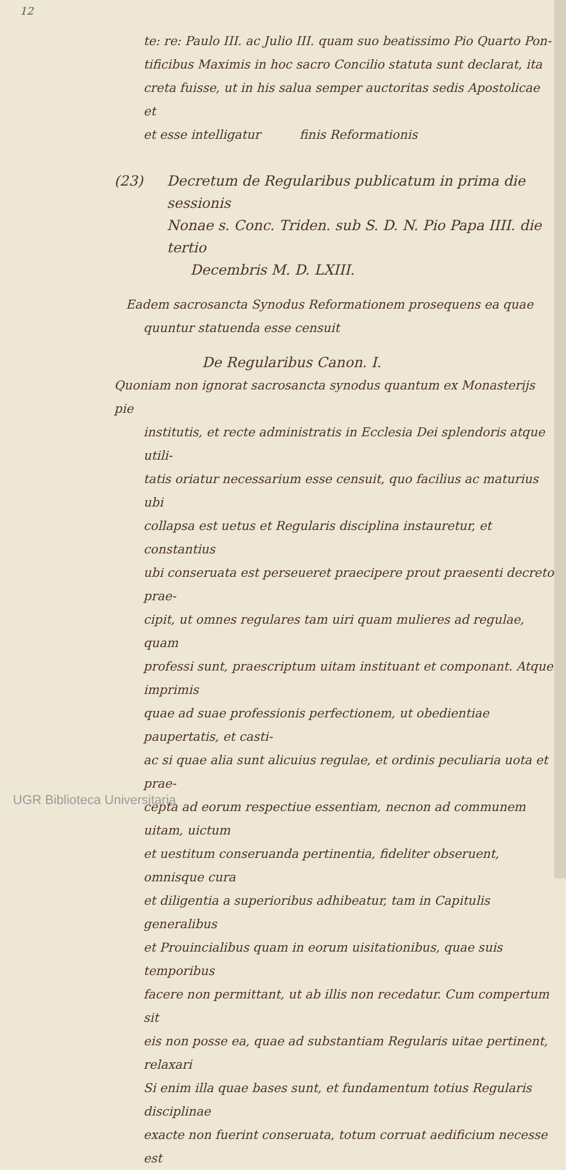12
te: re: Paulo III. ac Julio III. quam suo beatissimo Pio Quarto Pon-
tificibus Maximis in hoc sacro Concilio statuta sunt declarat, ita
creta fuisse, ut in his salua semper auctoritas sedis Apostolicae et
et esse intelligatur finis Reformationis
(23) Decretum de Regularibus publicatum in prima die sessionis
Nonae s. Conc. Triden. sub S. D. N. Pio Papa IIII. die tertio
Decembris M. D. LXIII.
Eadem sacrosancta Synodus Reformationem prosequens ea quae
quuntur statuenda esse censuit
De Regularibus Canon. I.
Quoniam non ignorat sacrosancta synodus quantum ex Monasterijs pie
institutis, et recte administratis in Ecclesia Dei splendoris atque utili-
tatis oriatur necessarium esse censuit, quo facilius ac maturius ubi
collapsa est uetus et Regularis disciplina instauretur, et constantius
ubi conseruata est perseueret praecipere prout praesenti decreto prae-
cipit, ut omnes regulares tam uiri quam mulieres ad regulae, quam
professi sunt, praescriptum uitam instituant et componant. Atque imprimis
quae ad suae professionis perfectionem, ut obedientiae paupertatis, et casti-
ac si quae alia sunt alicuius regulae, et ordinis peculiaria uota et prae-
cepta ad eorum respectiue essentiam, necnon ad communem uitam, uictum
et uestitum conseruanda pertinentia, fideliter obseruent, omnisque cura
et diligentia a superioribus adhibeatur, tam in Capitulis generalibus
et Prouincialibus quam in eorum uisitationibus, quae suis temporibus
facere non permittant, ut ab illis non recedatur. Cum compertum sit
eis non posse ea, quae ad substantiam Regularis uitae pertinent, relaxari
Si enim illa quae bases sunt, et fundamentum totius Regularis disciplinae
exacte non fuerint conseruata, totum corruat aedificium necesse est
UGR Biblioteca Universitaria